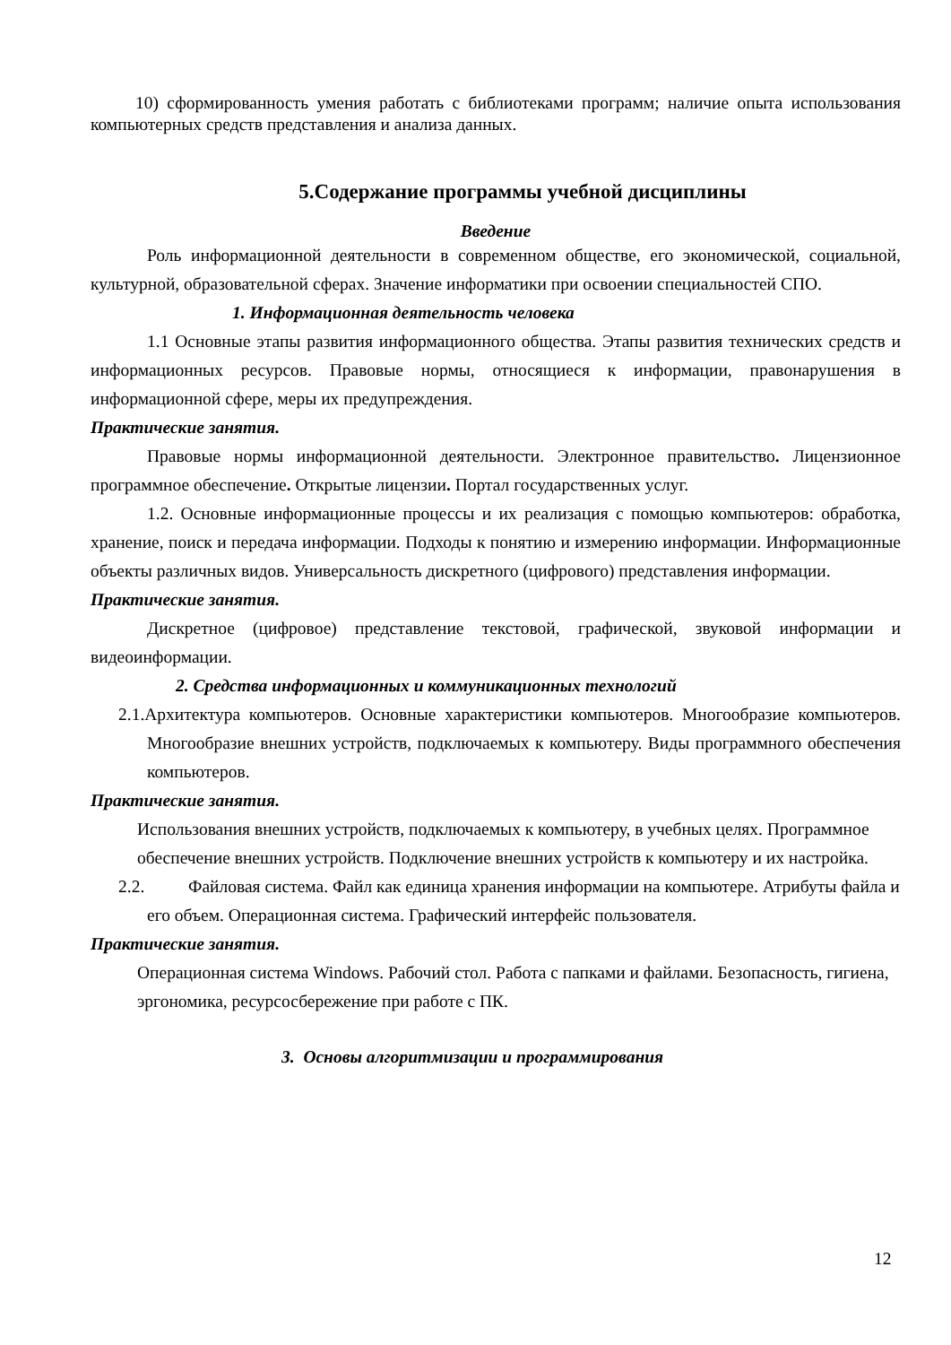10) сформированность умения работать с библиотеками программ; наличие опыта использования компьютерных средств представления и анализа данных.
5.Содержание программы учебной дисциплины
Введение
Роль информационной деятельности в современном обществе, его экономической, социальной, культурной, образовательной сферах. Значение информатики при освоении специальностей СПО.
1. Информационная деятельность человека
1.1 Основные этапы развития информационного общества. Этапы развития технических средств и информационных ресурсов. Правовые нормы, относящиеся к информации, правонарушения в информационной сфере, меры их предупреждения.
Практические занятия.
Правовые нормы информационной деятельности. Электронное правительство. Лицензионное программное обеспечение. Открытые лицензии. Портал государственных услуг.
1.2. Основные информационные процессы и их реализация с помощью компьютеров: обработка, хранение, поиск и передача информации. Подходы к понятию и измерению информации. Информационные объекты различных видов. Универсальность дискретного (цифрового) представления информации.
Практические занятия.
Дискретное (цифровое) представление текстовой, графической, звуковой информации и видеоинформации.
2. Средства информационных и коммуникационных технологий
2.1.Архитектура компьютеров. Основные характеристики компьютеров. Многообразие компьютеров. Многообразие внешних устройств, подключаемых к компьютеру. Виды программного обеспечения компьютеров.
Практические занятия.
Использования внешних устройств, подключаемых к компьютеру, в учебных целях. Программное обеспечение внешних устройств. Подключение внешних устройств к компьютеру и их настройка.
2.2. Файловая система. Файл как единица хранения информации на компьютере. Атрибуты файла и его объем. Операционная система. Графический интерфейс пользователя.
Практические занятия.
Операционная система Windows. Рабочий стол. Работа с папками и файлами. Безопасность, гигиена, эргономика, ресурсосбережение при работе с ПК.
3. Основы алгоритмизации и программирования
12